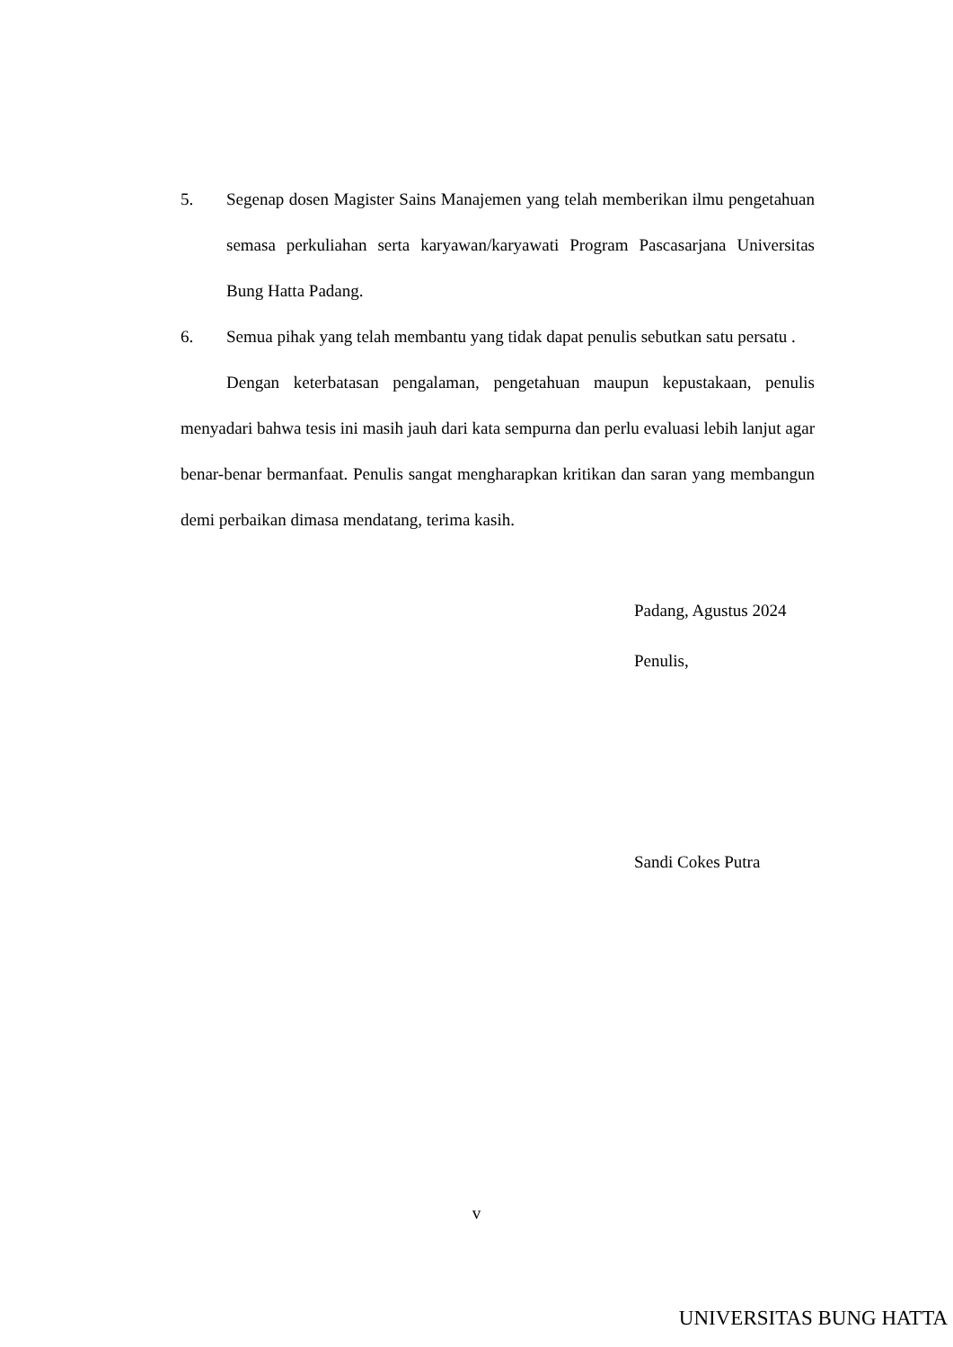5. Segenap dosen Magister Sains Manajemen yang telah memberikan ilmu pengetahuan semasa perkuliahan serta karyawan/karyawati Program Pascasarjana Universitas Bung Hatta Padang.
6. Semua pihak yang telah membantu yang tidak dapat penulis sebutkan satu persatu .
Dengan keterbatasan pengalaman, pengetahuan maupun kepustakaan, penulis menyadari bahwa tesis ini masih jauh dari kata sempurna dan perlu evaluasi lebih lanjut agar benar-benar bermanfaat. Penulis sangat mengharapkan kritikan dan saran yang membangun demi perbaikan dimasa mendatang, terima kasih.
Padang, Agustus 2024
Penulis,
Sandi Cokes Putra
v
UNIVERSITAS BUNG HATTA